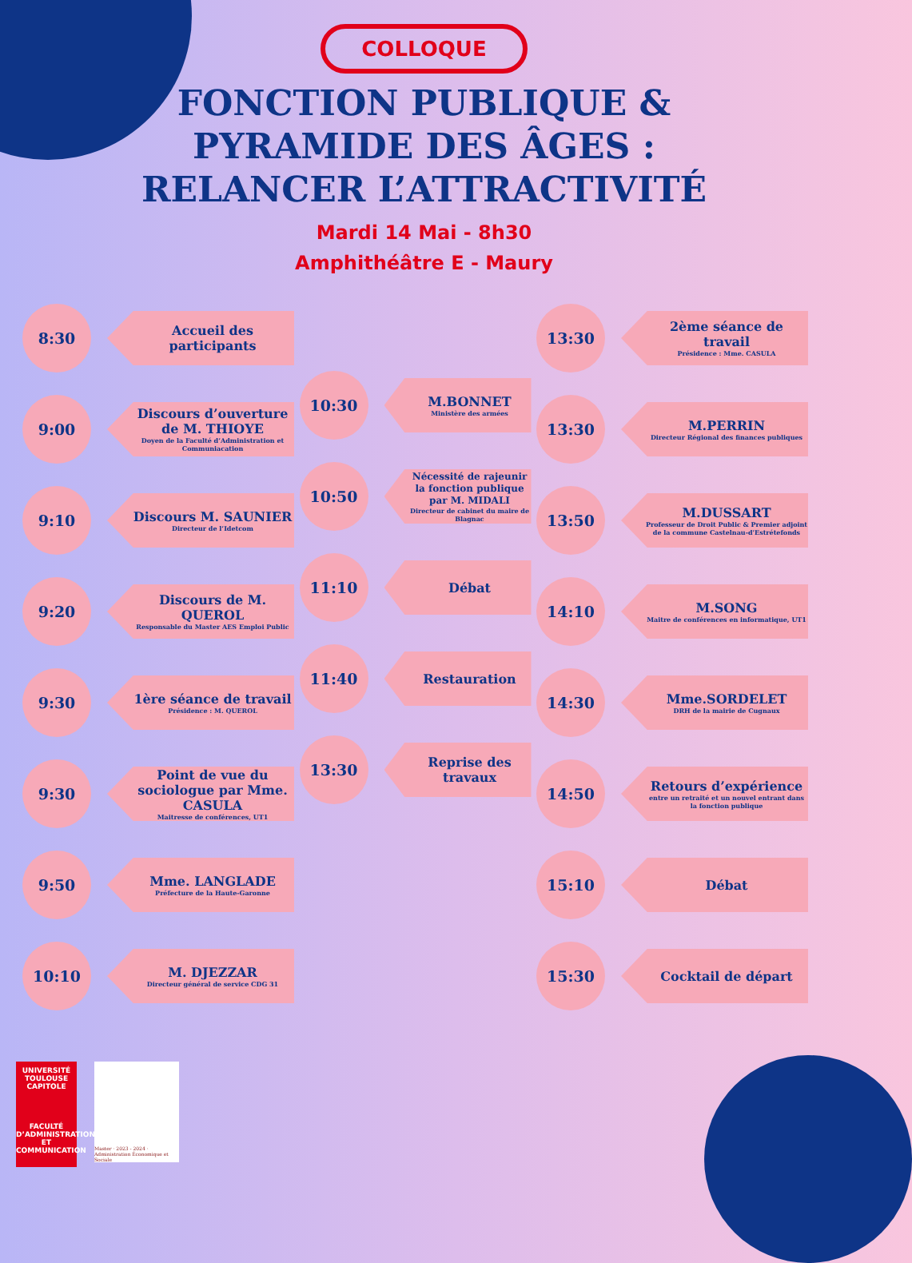COLLOQUE
FONCTION PUBLIQUE &
PYRAMIDE DES ÂGES :
RELANCER L’ATTRACTIVITÉ
Mardi 14 Mai - 8h30
Amphithéâtre E - Maury
8:30
Accueil des participants
9:00
Discours d’ouverture de M. THIOYE
Doyen de la Faculté d’Administration et Communiacation
9:10
Discours M. SAUNIER
Directeur de l’Idetcom
9:20
Discours de M. QUEROL
Responsable du Master AES Emploi Public
9:30
1ère séance de travail
Présidence : M. QUEROL
9:30
Point de vue du sociologue par Mme. CASULA
Maitresse de conférences, UT1
9:50
Mme. LANGLADE
Préfecture de la Haute-Garonne
10:10
M. DJEZZAR
Directeur général de service CDG 31
10:30
M.BONNET
Ministère des armées
10:50
Nécessité de rajeunir la fonction publique par M. MIDALI
Directeur de cabinet du maire de Blagnac
11:10
Débat
11:40
Restauration
13:30
Reprise des travaux
13:30
2ème séance de travail
Présidence : Mme. CASULA
13:30
M.PERRIN
Directeur Régional des finances publiques
13:50
M.DUSSART
Professeur de Droit Public & Premier adjoint de la commune Castelnau-d'Estrétefonds
14:10
M.SONG
Maitre de conférences en informatique, UT1
14:30
Mme.SORDELET
DRH de la mairie de Cugnaux
14:50
Retours d’expérience
entre un retraité et un nouvel entrant dans la fonction publique
15:10
Débat
15:30
Cocktail de départ
UNIVERSITÉ
TOULOUSE
CAPITOLE
FACULTÉ
D’ADMINISTRATION
ET COMMUNICATION
Master · 2023 - 2024 · Administration Économique et Sociale